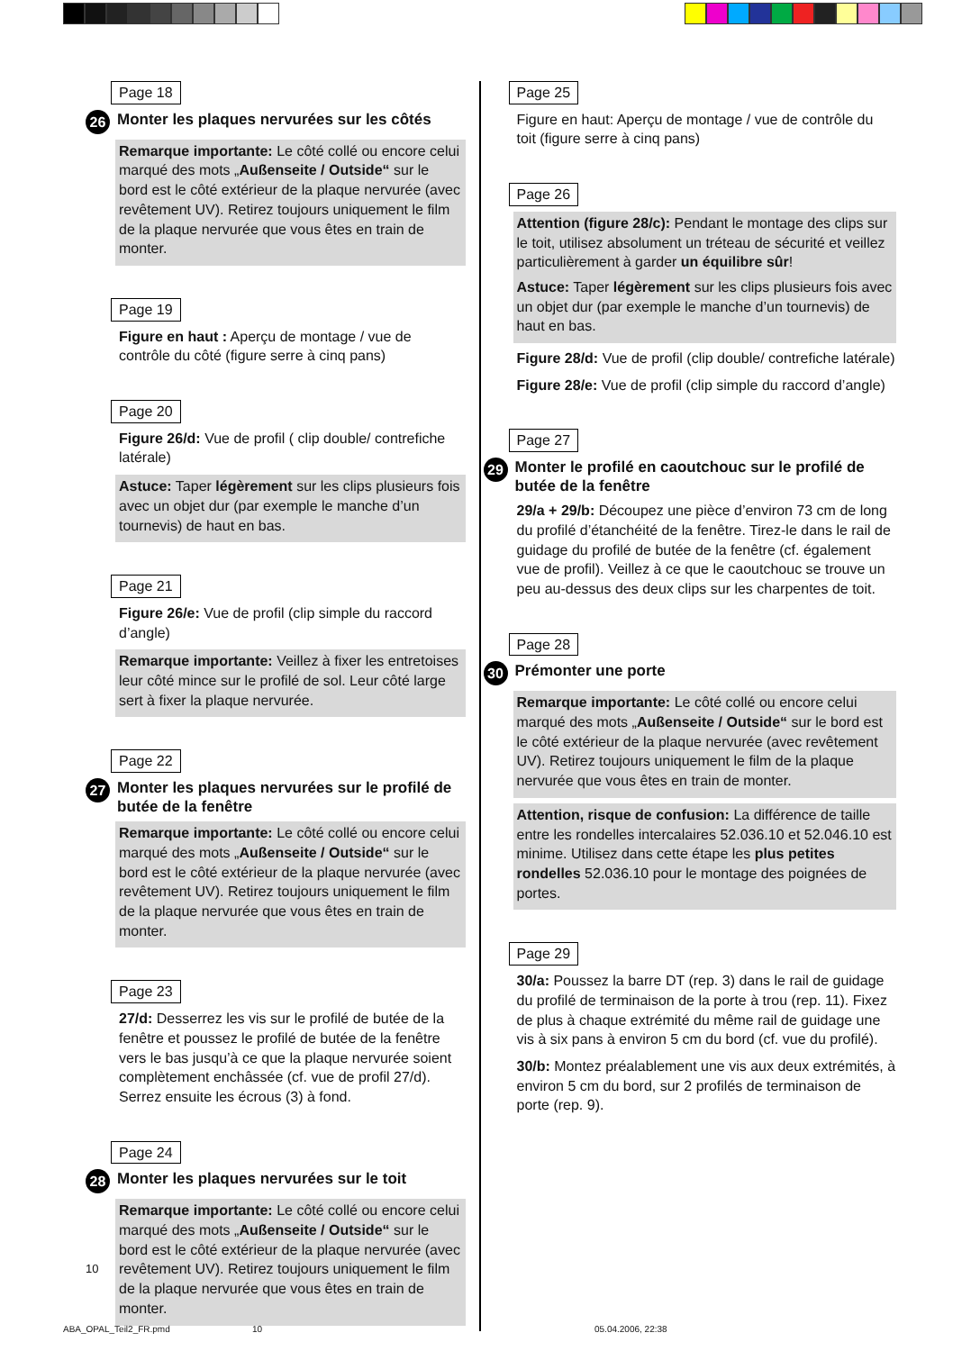Page 18
26 Monter les plaques nervurées sur les côtés
Remarque importante: Le côté collé ou encore celui marqué des mots „Außenseite / Outside“ sur le bord est le côté extérieur de la plaque nervurée (avec revêtement UV). Retirez toujours uniquement le film de la plaque nervurée que vous êtes en train de monter.
Page 19
Figure en haut : Aperçu de montage / vue de contrôle du côté (figure serre à cinq pans)
Page 20
Figure 26/d: Vue de profil ( clip double/ contrefiche latérale)
Astuce: Taper légèrement sur les clips plusieurs fois avec un objet dur (par exemple le manche d’un tournevis) de haut en bas.
Page 21
Figure 26/e: Vue de profil (clip simple du raccord d’angle)
Remarque importante: Veillez à fixer les entretoises leur côté mince sur le profilé de sol. Leur côté large sert à fixer la plaque nervurée.
Page 22
27 Monter les plaques nervurées sur le profilé de butée de la fenêtre
Remarque importante: Le côté collé ou encore celui marqué des mots „Außenseite / Outside“ sur le bord est le côté extérieur de la plaque nervurée (avec revêtement UV). Retirez toujours uniquement le film de la plaque nervurée que vous êtes en train de monter.
Page 23
27/d: Desserrez les vis sur le profilé de butée de la fenêtre et poussez le profilé de butée de la fenêtre vers le bas jusqu’à ce que la plaque nervurée soient complètement enchâssée (cf. vue de profil 27/d). Serrez ensuite les écrous (3) à fond.
Page 24
28 Monter les plaques nervurées sur le toit
Remarque importante: Le côté collé ou encore celui marqué des mots „Außenseite / Outside“ sur le bord est le côté extérieur de la plaque nervurée (avec revêtement UV). Retirez toujours uniquement le film de la plaque nervurée que vous êtes en train de monter.
Page 25
Figure en haut: Aperçu de montage / vue de contrôle du toit (figure serre à cinq pans)
Page 26
Attention (figure 28/c): Pendant le montage des clips sur le toit, utilisez absolument un tréteau de sécurité et veillez particulièrement à garder un équilibre sûr!
Astuce: Taper légèrement sur les clips plusieurs fois avec un objet dur (par exemple le manche d’un tournevis) de haut en bas.
Figure 28/d: Vue de profil (clip double/ contrefiche latérale)
Figure 28/e: Vue de profil (clip simple du raccord d’angle)
Page 27
29 Monter le profilé en caoutchouc sur le profilé de butée de la fenêtre
29/a + 29/b: Découpez une pièce d’environ 73 cm de long du profilé d’étanchéité de la fenêtre. Tirez-le dans le rail de guidage du profilé de butée de la fenêtre (cf. également vue de profil). Veillez à ce que le caoutchouc se trouve un peu au-dessus des deux clips sur les charpentes de toit.
Page 28
30 Prémonter une porte
Remarque importante: Le côté collé ou encore celui marqué des mots „Außenseite / Outside“ sur le bord est le côté extérieur de la plaque nervurée (avec revêtement UV). Retirez toujours uniquement le film de la plaque nervurée que vous êtes en train de monter.
Attention, risque de confusion: La différence de taille entre les rondelles intercalaires 52.036.10 et 52.046.10 est minime. Utilisez dans cette étape les plus petites rondelles 52.036.10 pour le montage des poignées de portes.
Page 29
30/a: Poussez la barre DT (rep. 3) dans le rail de guidage du profilé de terminaison de la porte à trou (rep. 11). Fixez de plus à chaque extrémité du même rail de guidage une vis à six pans à environ 5 cm du bord (cf. vue du profilé).
30/b: Montez préalablement une vis aux deux extrémités, à environ 5 cm du bord, sur 2 profilés de terminaison de porte (rep. 9).
10
ABA_OPAL_Teil2_FR.pmd 10 05.04.2006, 22:38